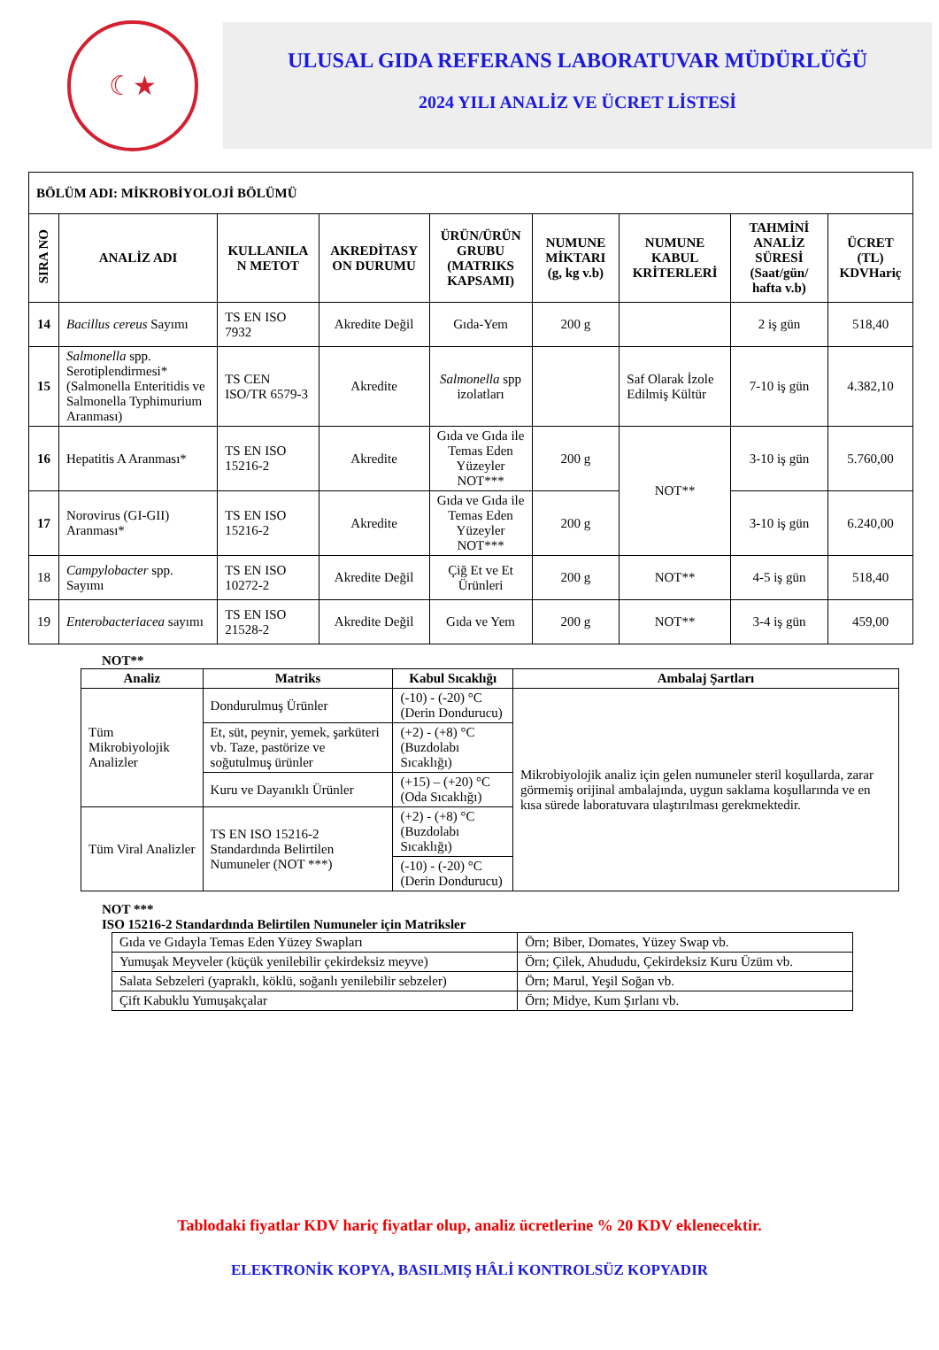☾★
ULUSAL GIDA REFERANS LABORATUVAR MÜDÜRLÜĞÜ
2024 YILI ANALİZ VE ÜCRET LİSTESİ
| BÖLÜM ADI: MİKROBİYOLOJİ BÖLÜMÜ | | | | | | | | |
| --- | --- | --- | --- | --- | --- | --- | --- | --- |
| SIRA NO | ANALİZ ADI | KULLANILA N METOT | AKREDİTASY ON DURUMU | ÜRÜN/ÜRÜN GRUBU (MATRIKS KAPSAMI) | NUMUNE MİKTARI (g, kg v.b) | NUMUNE KABUL KRİTERLERİ | TAHMİNİ ANALİZ SÜRESİ (Saat/gün/ hafta v.b) | ÜCRET (TL) KDVHariç |
| 14 | Bacillus cereus Sayımı | TS EN ISO 7932 | Akredite Değil | Gıda-Yem | 200 g | | 2 iş gün | 518,40 |
| 15 | Salmonella spp. Serotiplendirmesi* (Salmonella Enteritidis ve Salmonella Typhimurium Aranması) | TS CEN ISO/TR 6579-3 | Akredite | Salmonella spp izolatları | | Saf Olarak İzole Edilmiş Kültür | 7-10 iş gün | 4.382,10 |
| 16 | Hepatitis A Aranması* | TS EN ISO 15216-2 | Akredite | Gıda ve Gıda ile Temas Eden Yüzeyler NOT*** | 200 g | NOT** | 3-10 iş gün | 5.760,00 |
| 17 | Norovirus (GI-GII) Aranması* | TS EN ISO 15216-2 | Akredite | Gıda ve Gıda ile Temas Eden Yüzeyler NOT*** | 200 g | | 3-10 iş gün | 6.240,00 |
| 18 | Campylobacter spp. Sayımı | TS EN ISO 10272-2 | Akredite Değil | Çiğ Et ve Et Ürünleri | 200 g | NOT** | 4-5 iş gün | 518,40 |
| 19 | Enterobacteriacea sayımı | TS EN ISO 21528-2 | Akredite Değil | Gıda ve Yem | 200 g | NOT** | 3-4 iş gün | 459,00 |
NOT**
| Analiz | Matriks | Kabul Sıcaklığı | Ambalaj Şartları |
| --- | --- | --- | --- |
| Tüm Mikrobiyolojik Analizler | Dondurulmuş Ürünler | (-10) - (-20) °C (Derin Dondurucu) | Mikrobiyolojik analiz için gelen numuneler steril koşullarda, zarar görmemiş orijinal ambalajında, uygun saklama koşullarında ve en kısa sürede laboratuvara ulaştırılması gerekmektedir. |
| | Et, süt, peynir, yemek, şarküteri vb. Taze, pastörize ve soğutulmuş ürünler | (+2) - (+8) °C (Buzdolabı Sıcaklığı) | |
| | Kuru ve Dayanıklı Ürünler | (+15) – (+20) °C (Oda Sıcaklığı) | |
| Tüm Viral Analizler | TS EN ISO 15216-2 Standardında Belirtilen Numuneler (NOT ***) | (+2) - (+8) °C (Buzdolabı Sıcaklığı) | |
| | | (-10) - (-20) °C (Derin Dondurucu) | |
NOT ***
ISO 15216-2 Standardında Belirtilen Numuneler için Matriksler
| Gıda ve Gıdayla Temas Eden Yüzey Swapları | Örn; Biber, Domates, Yüzey Swap vb. |
| Yumuşak Meyveler (küçük yenilebilir çekirdeksiz meyve) | Örn; Çilek, Ahududu, Çekirdeksiz Kuru Üzüm vb. |
| Salata Sebzeleri (yapraklı, köklü, soğanlı yenilebilir sebzeler) | Örn; Marul, Yeşil Soğan vb. |
| Çift Kabuklu Yumuşakçalar | Örn; Midye, Kum Şırlanı vb. |
Tablodaki fiyatlar KDV hariç fiyatlar olup, analiz ücretlerine % 20 KDV eklenecektir.
ELEKTRONİK KOPYA, BASILMIŞ HÂLİ KONTROLSÜZ KOPYADIR